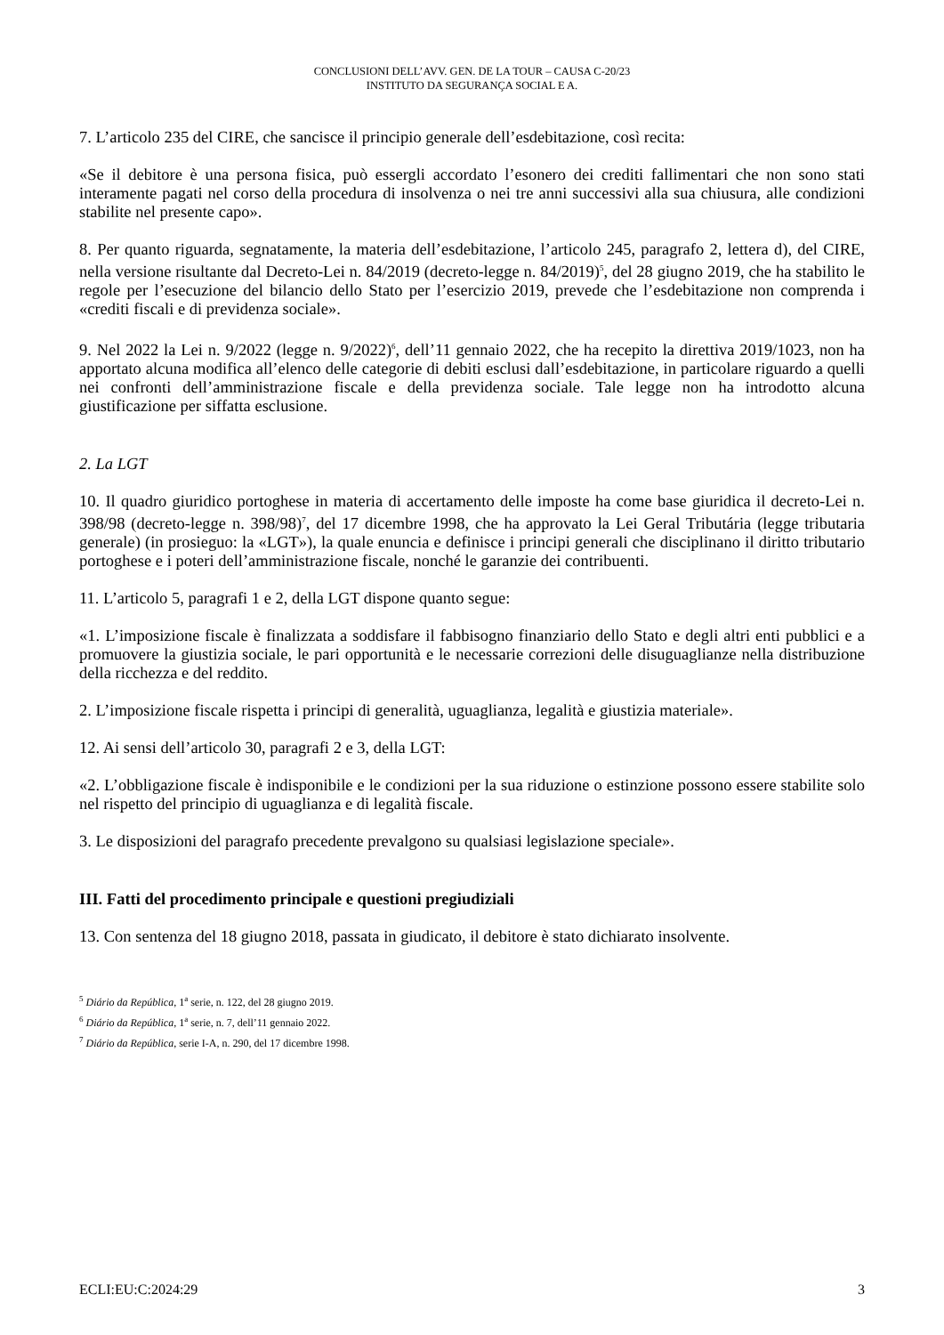CONCLUSIONI DELL’AVV. GEN. DE LA TOUR – CAUSA C-20/23
INSTITUTO DA SEGURANÇA SOCIAL E A.
7. L’articolo 235 del CIRE, che sancisce il principio generale dell’esdebitazione, così recita:
«Se il debitore è una persona fisica, può essergli accordato l’esonero dei crediti fallimentari che non sono stati interamente pagati nel corso della procedura di insolvenza o nei tre anni successivi alla sua chiusura, alle condizioni stabilite nel presente capo».
8. Per quanto riguarda, segnatamente, la materia dell’esdebitazione, l’articolo 245, paragrafo 2, lettera d), del CIRE, nella versione risultante dal Decreto-Lei n. 84/2019 (decreto-legge n. 84/2019)<sup>5</sup>, del 28 giugno 2019, che ha stabilito le regole per l’esecuzione del bilancio dello Stato per l’esercizio 2019, prevede che l’esdebitazione non comprenda i «crediti fiscali e di previdenza sociale».
9. Nel 2022 la Lei n. 9/2022 (legge n. 9/2022)<sup>6</sup>, dell’11 gennaio 2022, che ha recepito la direttiva 2019/1023, non ha apportato alcuna modifica all’elenco delle categorie di debiti esclusi dall’esdebitazione, in particolare riguardo a quelli nei confronti dell’amministrazione fiscale e della previdenza sociale. Tale legge non ha introdotto alcuna giustificazione per siffatta esclusione.
2. La LGT
10. Il quadro giuridico portoghese in materia di accertamento delle imposte ha come base giuridica il decreto-Lei n. 398/98 (decreto-legge n. 398/98)<sup>7</sup>, del 17 dicembre 1998, che ha approvato la Lei Geral Tributária (legge tributaria generale) (in prosieguo: la «LGT»), la quale enuncia e definisce i principi generali che disciplinano il diritto tributario portoghese e i poteri dell’amministrazione fiscale, nonché le garanzie dei contribuenti.
11. L’articolo 5, paragrafi 1 e 2, della LGT dispone quanto segue:
«1. L’imposizione fiscale è finalizzata a soddisfare il fabbisogno finanziario dello Stato e degli altri enti pubblici e a promuovere la giustizia sociale, le pari opportunità e le necessarie correzioni delle disuguaglianze nella distribuzione della ricchezza e del reddito.
2. L’imposizione fiscale rispetta i principi di generalità, uguaglianza, legalità e giustizia materiale».
12. Ai sensi dell’articolo 30, paragrafi 2 e 3, della LGT:
«2. L’obbligazione fiscale è indisponibile e le condizioni per la sua riduzione o estinzione possono essere stabilite solo nel rispetto del principio di uguaglianza e di legalità fiscale.
3. Le disposizioni del paragrafo precedente prevalgono su qualsiasi legislazione speciale».
III. Fatti del procedimento principale e questioni pregiudiziali
13. Con sentenza del 18 giugno 2018, passata in giudicato, il debitore è stato dichiarato insolvente.
<sup>5</sup> Diário da República, 1<sup>a</sup> serie, n. 122, del 28 giugno 2019.
<sup>6</sup> Diário da República, 1<sup>a</sup> serie, n. 7, dell’11 gennaio 2022.
<sup>7</sup> Diário da República, serie I-A, n. 290, del 17 dicembre 1998.
ECLI:EU:C:2024:29 3